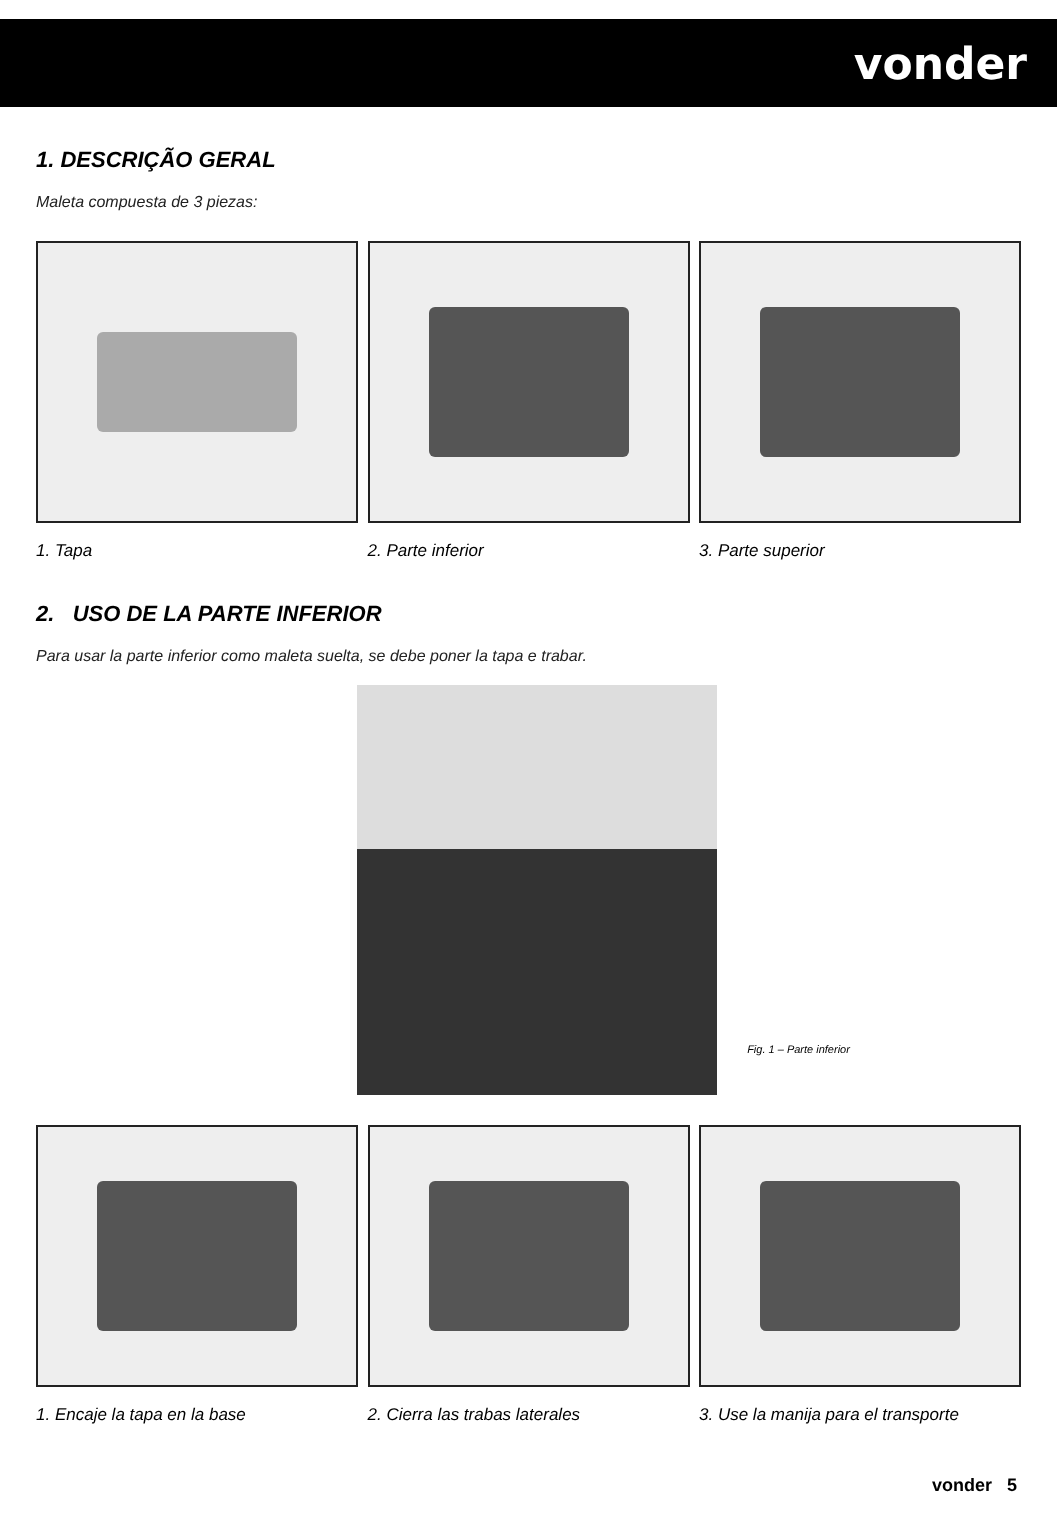vonder
1. DESCRIÇÃO GERAL
Maleta compuesta de 3 piezas:
1. Tapa 2. Parte inferior 3. Parte superior
2. USO DE LA PARTE INFERIOR
Para usar la parte inferior como maleta suelta, se debe poner la tapa e trabar.
Fig. 1 – Parte inferior
1. Encaje la tapa en la base 2. Cierra las trabas laterales 3. Use la manija para el transporte
vonder 5